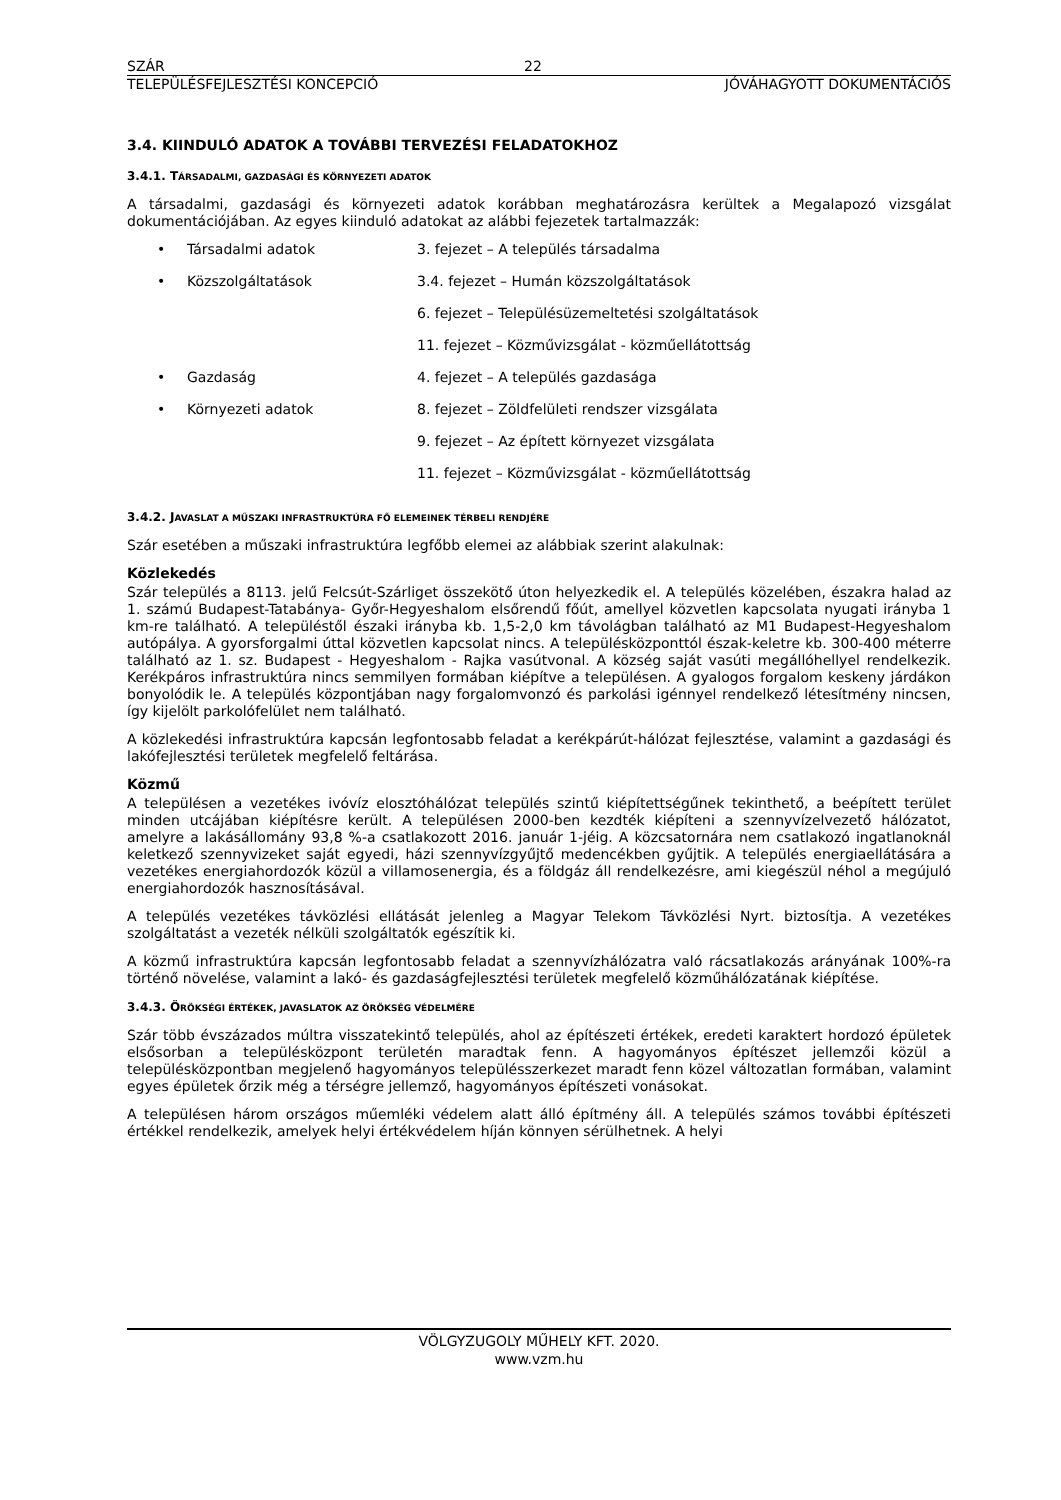SZÁR 22
TELEPÜLÉSFEJLESZTÉSI KONCEPCIÓ JÓVÁHAGYOTT DOKUMENTÁCIÓS
3.4. KIINDULÓ ADATOK A TOVÁBBI TERVEZÉSI FELADATOKHOZ
3.4.1. TÁRSADALMI, GAZDASÁGI ÉS KÖRNYEZETI ADATOK
A társadalmi, gazdasági és környezeti adatok korábban meghatározásra kerültek a Megalapozó vizsgálat dokumentációjában. Az egyes kiinduló adatokat az alábbi fejezetek tartalmazzák:
| • | Társadalmi adatok | 3. fejezet – A település társadalma |
| • | Közszolgáltatások | 3.4. fejezet – Humán közszolgáltatások |
| | | 6. fejezet – Településüzemeltetési szolgáltatások |
| | | 11. fejezet – Közművizsgálat - közműellátottság |
| • | Gazdaság | 4. fejezet – A település gazdasága |
| • | Környezeti adatok | 8. fejezet – Zöldfelületi rendszer vizsgálata |
| | | 9. fejezet – Az épített környezet vizsgálata |
| | | 11. fejezet – Közművizsgálat - közműellátottság |
3.4.2. JAVASLAT A MŰSZAKI INFRASTRUKTÚRA FŐ ELEMEINEK TÉRBELI RENDJÉRE
Szár esetében a műszaki infrastruktúra legfőbb elemei az alábbiak szerint alakulnak:
Közlekedés
Szár település a 8113. jelű Felcsút-Szárliget összekötő úton helyezkedik el. A település közelében, északra halad az 1. számú Budapest-Tatabánya- Győr-Hegyeshalom elsőrendű főút, amellyel közvetlen kapcsolata nyugati irányba 1 km-re található. A településtől északi irányba kb. 1,5-2,0 km távolágban található az M1 Budapest-Hegyeshalom autópálya. A gyorsforgalmi úttal közvetlen kapcsolat nincs. A településközponttól észak-keletre kb. 300-400 méterre található az 1. sz. Budapest - Hegyeshalom - Rajka vasútvonal. A község saját vasúti megállóhellyel rendelkezik. Kerékpáros infrastruktúra nincs semmilyen formában kiépítve a településen. A gyalogos forgalom keskeny járdákon bonyolódik le. A település központjában nagy forgalomvonzó és parkolási igénnyel rendelkező létesítmény nincsen, így kijelölt parkolófelület nem található.
A közlekedési infrastruktúra kapcsán legfontosabb feladat a kerékpárút-hálózat fejlesztése, valamint a gazdasági és lakófejlesztési területek megfelelő feltárása.
Közmű
A településen a vezetékes ivóvíz elosztóhálózat település szintű kiépítettségűnek tekinthető, a beépített terület minden utcájában kiépítésre került. A településen 2000-ben kezdték kiépíteni a szennyvízelvezető hálózatot, amelyre a lakásállomány 93,8 %-a csatlakozott 2016. január 1-jéig. A közcsatornára nem csatlakozó ingatlanoknál keletkező szennyvizeket saját egyedi, házi szennyvízgyűjtő medencékben gyűjtik. A település energiaellátására a vezetékes energiahordozók közül a villamosenergia, és a földgáz áll rendelkezésre, ami kiegészül néhol a megújuló energiahordozók hasznosításával.
A település vezetékes távközlési ellátását jelenleg a Magyar Telekom Távközlési Nyrt. biztosítja. A vezetékes szolgáltatást a vezeték nélküli szolgáltatók egészítik ki.
A közmű infrastruktúra kapcsán legfontosabb feladat a szennyvízhálózatra való rácsatlakozás arányának 100%-ra történő növelése, valamint a lakó- és gazdaságfejlesztési területek megfelelő közműhálózatának kiépítése.
3.4.3. ÖRÖKSÉGI ÉRTÉKEK, JAVASLATOK AZ ÖRÖKSÉG VÉDELMÉRE
Szár több évszázados múltra visszatekintő település, ahol az építészeti értékek, eredeti karaktert hordozó épületek elsősorban a településközpont területén maradtak fenn. A hagyományos építészet jellemzői közül a településközpontban megjelenő hagyományos településszerkezet maradt fenn közel változatlan formában, valamint egyes épületek őrzik még a térségre jellemző, hagyományos építészeti vonásokat.
A településen három országos műemléki védelem alatt álló építmény áll. A település számos további építészeti értékkel rendelkezik, amelyek helyi értékvédelem híján könnyen sérülhetnek. A helyi
VÖLGYZUGOLY MŰHELY KFT. 2020.
www.vzm.hu